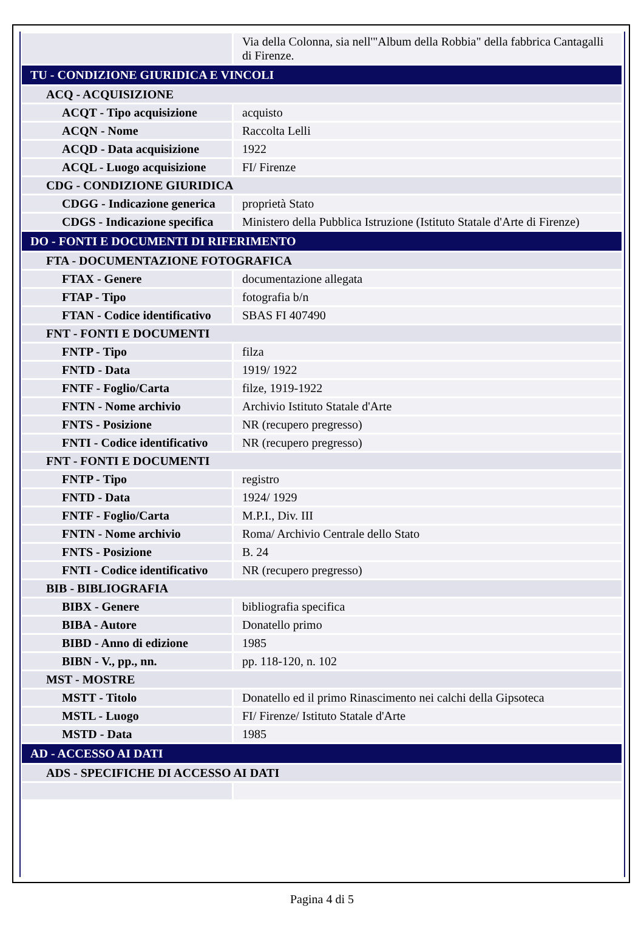| | Via della Colonna, sia nell'"Album della Robbia" della fabbrica Cantagalli di Firenze. |
| TU - CONDIZIONE GIURIDICA E VINCOLI | |
| ACQ - ACQUISIZIONE | |
| ACQT - Tipo acquisizione | acquisto |
| ACQN - Nome | Raccolta Lelli |
| ACQD - Data acquisizione | 1922 |
| ACQL - Luogo acquisizione | FI/ Firenze |
| CDG - CONDIZIONE GIURIDICA | |
| CDGG - Indicazione generica | proprietà Stato |
| CDGS - Indicazione specifica | Ministero della Pubblica Istruzione (Istituto Statale d'Arte di Firenze) |
| DO - FONTI E DOCUMENTI DI RIFERIMENTO | |
| FTA - DOCUMENTAZIONE FOTOGRAFICA | |
| FTAX - Genere | documentazione allegata |
| FTAP - Tipo | fotografia b/n |
| FTAN - Codice identificativo | SBAS FI 407490 |
| FNT - FONTI E DOCUMENTI | |
| FNTP - Tipo | filza |
| FNTD - Data | 1919/ 1922 |
| FNTF - Foglio/Carta | filze, 1919-1922 |
| FNTN - Nome archivio | Archivio Istituto Statale d'Arte |
| FNTS - Posizione | NR (recupero pregresso) |
| FNTI - Codice identificativo | NR (recupero pregresso) |
| FNT - FONTI E DOCUMENTI | |
| FNTP - Tipo | registro |
| FNTD - Data | 1924/ 1929 |
| FNTF - Foglio/Carta | M.P.I., Div. III |
| FNTN - Nome archivio | Roma/ Archivio Centrale dello Stato |
| FNTS - Posizione | B. 24 |
| FNTI - Codice identificativo | NR (recupero pregresso) |
| BIB - BIBLIOGRAFIA | |
| BIBX - Genere | bibliografia specifica |
| BIBA - Autore | Donatello primo |
| BIBD - Anno di edizione | 1985 |
| BIBN - V., pp., nn. | pp. 118-120, n. 102 |
| MST - MOSTRE | |
| MSTT - Titolo | Donatello ed il primo Rinascimento nei calchi della Gipsoteca |
| MSTL - Luogo | FI/ Firenze/ Istituto Statale d'Arte |
| MSTD - Data | 1985 |
| AD - ACCESSO AI DATI | |
| ADS - SPECIFICHE DI ACCESSO AI DATI | |
Pagina 4 di 5